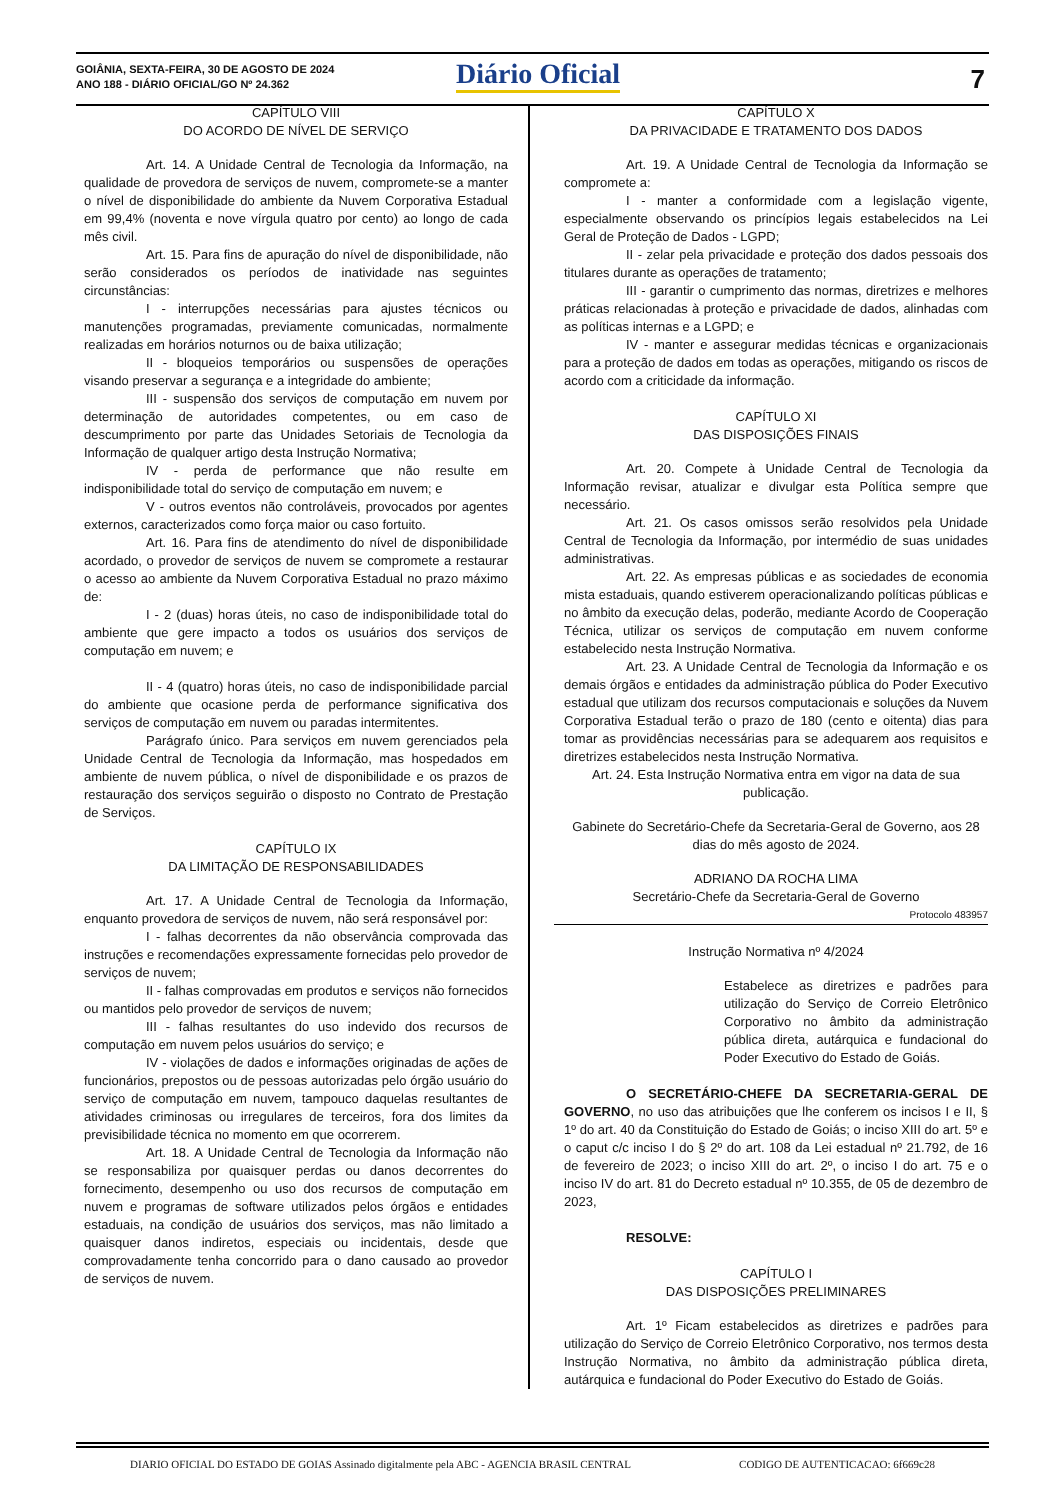GOIÂNIA, SEXTA-FEIRA, 30 DE AGOSTO DE 2024
ANO 188 - DIÁRIO OFICIAL/GO Nº 24.362
Diário Oficial 7
CAPÍTULO VIII
DO ACORDO DE NÍVEL DE SERVIÇO
Art. 14. A Unidade Central de Tecnologia da Informação, na qualidade de provedora de serviços de nuvem, compromete-se a manter o nível de disponibilidade do ambiente da Nuvem Corporativa Estadual em 99,4% (noventa e nove vírgula quatro por cento) ao longo de cada mês civil.
Art. 15. Para fins de apuração do nível de disponibilidade, não serão considerados os períodos de inatividade nas seguintes circunstâncias:
I - interrupções necessárias para ajustes técnicos ou manutenções programadas, previamente comunicadas, normalmente realizadas em horários noturnos ou de baixa utilização;
II - bloqueios temporários ou suspensões de operações visando preservar a segurança e a integridade do ambiente;
III - suspensão dos serviços de computação em nuvem por determinação de autoridades competentes, ou em caso de descumprimento por parte das Unidades Setoriais de Tecnologia da Informação de qualquer artigo desta Instrução Normativa;
IV - perda de performance que não resulte em indisponibilidade total do serviço de computação em nuvem; e
V - outros eventos não controláveis, provocados por agentes externos, caracterizados como força maior ou caso fortuito.
Art. 16. Para fins de atendimento do nível de disponibilidade acordado, o provedor de serviços de nuvem se compromete a restaurar o acesso ao ambiente da Nuvem Corporativa Estadual no prazo máximo de:
I - 2 (duas) horas úteis, no caso de indisponibilidade total do ambiente que gere impacto a todos os usuários dos serviços de computação em nuvem; e
II - 4 (quatro) horas úteis, no caso de indisponibilidade parcial do ambiente que ocasione perda de performance significativa dos serviços de computação em nuvem ou paradas intermitentes.
Parágrafo único. Para serviços em nuvem gerenciados pela Unidade Central de Tecnologia da Informação, mas hospedados em ambiente de nuvem pública, o nível de disponibilidade e os prazos de restauração dos serviços seguirão o disposto no Contrato de Prestação de Serviços.
CAPÍTULO IX
DA LIMITAÇÃO DE RESPONSABILIDADES
Art. 17. A Unidade Central de Tecnologia da Informação, enquanto provedora de serviços de nuvem, não será responsável por:
I - falhas decorrentes da não observância comprovada das instruções e recomendações expressamente fornecidas pelo provedor de serviços de nuvem;
II - falhas comprovadas em produtos e serviços não fornecidos ou mantidos pelo provedor de serviços de nuvem;
III - falhas resultantes do uso indevido dos recursos de computação em nuvem pelos usuários do serviço; e
IV - violações de dados e informações originadas de ações de funcionários, prepostos ou de pessoas autorizadas pelo órgão usuário do serviço de computação em nuvem, tampouco daquelas resultantes de atividades criminosas ou irregulares de terceiros, fora dos limites da previsibilidade técnica no momento em que ocorrerem.
Art. 18. A Unidade Central de Tecnologia da Informação não se responsabiliza por quaisquer perdas ou danos decorrentes do fornecimento, desempenho ou uso dos recursos de computação em nuvem e programas de software utilizados pelos órgãos e entidades estaduais, na condição de usuários dos serviços, mas não limitado a quaisquer danos indiretos, especiais ou incidentais, desde que comprovadamente tenha concorrido para o dano causado ao provedor de serviços de nuvem.
CAPÍTULO X
DA PRIVACIDADE E TRATAMENTO DOS DADOS
Art. 19. A Unidade Central de Tecnologia da Informação se compromete a:
I - manter a conformidade com a legislação vigente, especialmente observando os princípios legais estabelecidos na Lei Geral de Proteção de Dados - LGPD;
II - zelar pela privacidade e proteção dos dados pessoais dos titulares durante as operações de tratamento;
III - garantir o cumprimento das normas, diretrizes e melhores práticas relacionadas à proteção e privacidade de dados, alinhadas com as políticas internas e a LGPD; e
IV - manter e assegurar medidas técnicas e organizacionais para a proteção de dados em todas as operações, mitigando os riscos de acordo com a criticidade da informação.
CAPÍTULO XI
DAS DISPOSIÇÕES FINAIS
Art. 20. Compete à Unidade Central de Tecnologia da Informação revisar, atualizar e divulgar esta Política sempre que necessário.
Art. 21. Os casos omissos serão resolvidos pela Unidade Central de Tecnologia da Informação, por intermédio de suas unidades administrativas.
Art. 22. As empresas públicas e as sociedades de economia mista estaduais, quando estiverem operacionalizando políticas públicas e no âmbito da execução delas, poderão, mediante Acordo de Cooperação Técnica, utilizar os serviços de computação em nuvem conforme estabelecido nesta Instrução Normativa.
Art. 23. A Unidade Central de Tecnologia da Informação e os demais órgãos e entidades da administração pública do Poder Executivo estadual que utilizam dos recursos computacionais e soluções da Nuvem Corporativa Estadual terão o prazo de 180 (cento e oitenta) dias para tomar as providências necessárias para se adequarem aos requisitos e diretrizes estabelecidos nesta Instrução Normativa.
Art. 24. Esta Instrução Normativa entra em vigor na data de sua publicação.
Gabinete do Secretário-Chefe da Secretaria-Geral de Governo, aos 28 dias do mês agosto de 2024.
ADRIANO DA ROCHA LIMA
Secretário-Chefe da Secretaria-Geral de Governo
Protocolo 483957
Instrução Normativa nº 4/2024
Estabelece as diretrizes e padrões para utilização do Serviço de Correio Eletrônico Corporativo no âmbito da administração pública direta, autárquica e fundacional do Poder Executivo do Estado de Goiás.
O SECRETÁRIO-CHEFE DA SECRETARIA-GERAL DE GOVERNO, no uso das atribuições que lhe conferem os incisos I e II, § 1º do art. 40 da Constituição do Estado de Goiás; o inciso XIII do art. 5º e o caput c/c inciso I do § 2º do art. 108 da Lei estadual nº 21.792, de 16 de fevereiro de 2023; o inciso XIII do art. 2º, o inciso I do art. 75 e o inciso IV do art. 81 do Decreto estadual nº 10.355, de 05 de dezembro de 2023,
RESOLVE:
CAPÍTULO I
DAS DISPOSIÇÕES PRELIMINARES
Art. 1º Ficam estabelecidos as diretrizes e padrões para utilização do Serviço de Correio Eletrônico Corporativo, nos termos desta Instrução Normativa, no âmbito da administração pública direta, autárquica e fundacional do Poder Executivo do Estado de Goiás.
DIARIO OFICIAL DO ESTADO DE GOIAS Assinado digitalmente pela ABC - AGENCIA BRASIL CENTRAL CODIGO DE AUTENTICACAO: 6f669c28